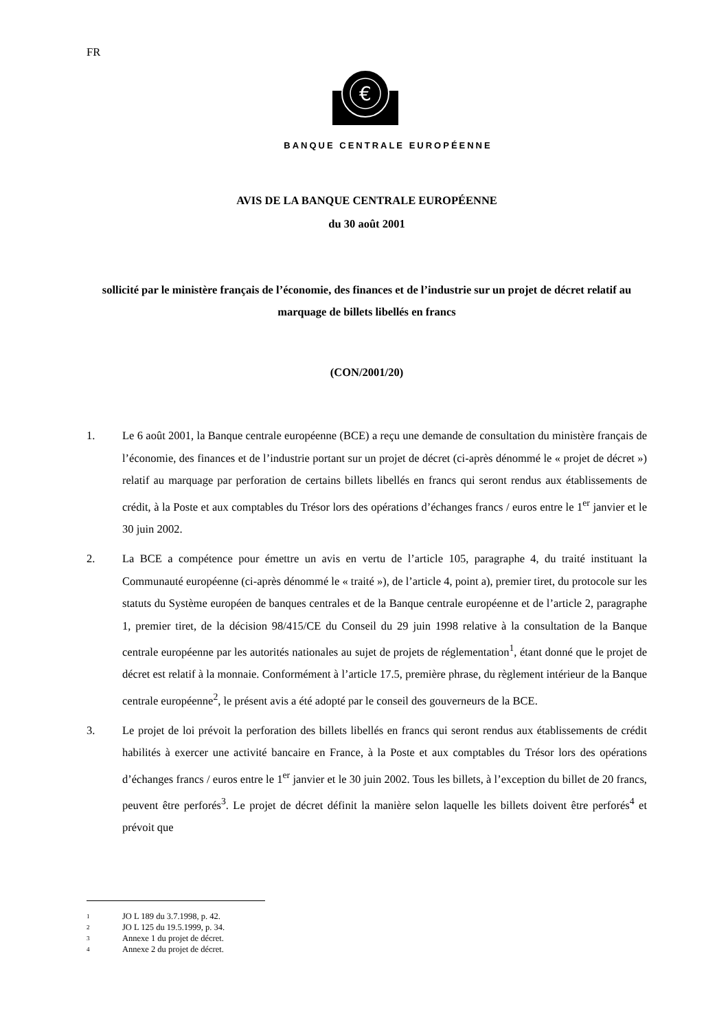FR
€
BANQUE CENTRALE EUROPÉENNE
AVIS DE LA BANQUE CENTRALE EUROPÉENNE
du 30 août 2001
sollicité par le ministère français de l’économie, des finances et de l’industrie sur un projet de décret relatif au marquage de billets libellés en francs
(CON/2001/20)
1. Le 6 août 2001, la Banque centrale européenne (BCE) a reçu une demande de consultation du ministère français de l’économie, des finances et de l’industrie portant sur un projet de décret (ci-après dénommé le « projet de décret ») relatif au marquage par perforation de certains billets libellés en francs qui seront rendus aux établissements de crédit, à la Poste et aux comptables du Trésor lors des opérations d’échanges francs / euros entre le 1<sup>er</sup> janvier et le 30 juin 2002.
2. La BCE a compétence pour émettre un avis en vertu de l’article 105, paragraphe 4, du traité instituant la Communauté européenne (ci-après dénommé le « traité »), de l’article 4, point a), premier tiret, du protocole sur les statuts du Système européen de banques centrales et de la Banque centrale européenne et de l’article 2, paragraphe 1, premier tiret, de la décision 98/415/CE du Conseil du 29 juin 1998 relative à la consultation de la Banque centrale européenne par les autorités nationales au sujet de projets de réglementation<sup>1</sup>, étant donné que le projet de décret est relatif à la monnaie. Conformément à l’article 17.5, première phrase, du règlement intérieur de la Banque centrale européenne<sup>2</sup>, le présent avis a été adopté par le conseil des gouverneurs de la BCE.
3. Le projet de loi prévoit la perforation des billets libellés en francs qui seront rendus aux établissements de crédit habilités à exercer une activité bancaire en France, à la Poste et aux comptables du Trésor lors des opérations d’échanges francs / euros entre le 1<sup>er</sup> janvier et le 30 juin 2002. Tous les billets, à l’exception du billet de 20 francs, peuvent être perforés<sup>3</sup>. Le projet de décret définit la manière selon laquelle les billets doivent être perforés<sup>4</sup> et prévoit que
1 JO L 189 du 3.7.1998, p. 42.
2 JO L 125 du 19.5.1999, p. 34.
3 Annexe 1 du projet de décret.
4 Annexe 2 du projet de décret.